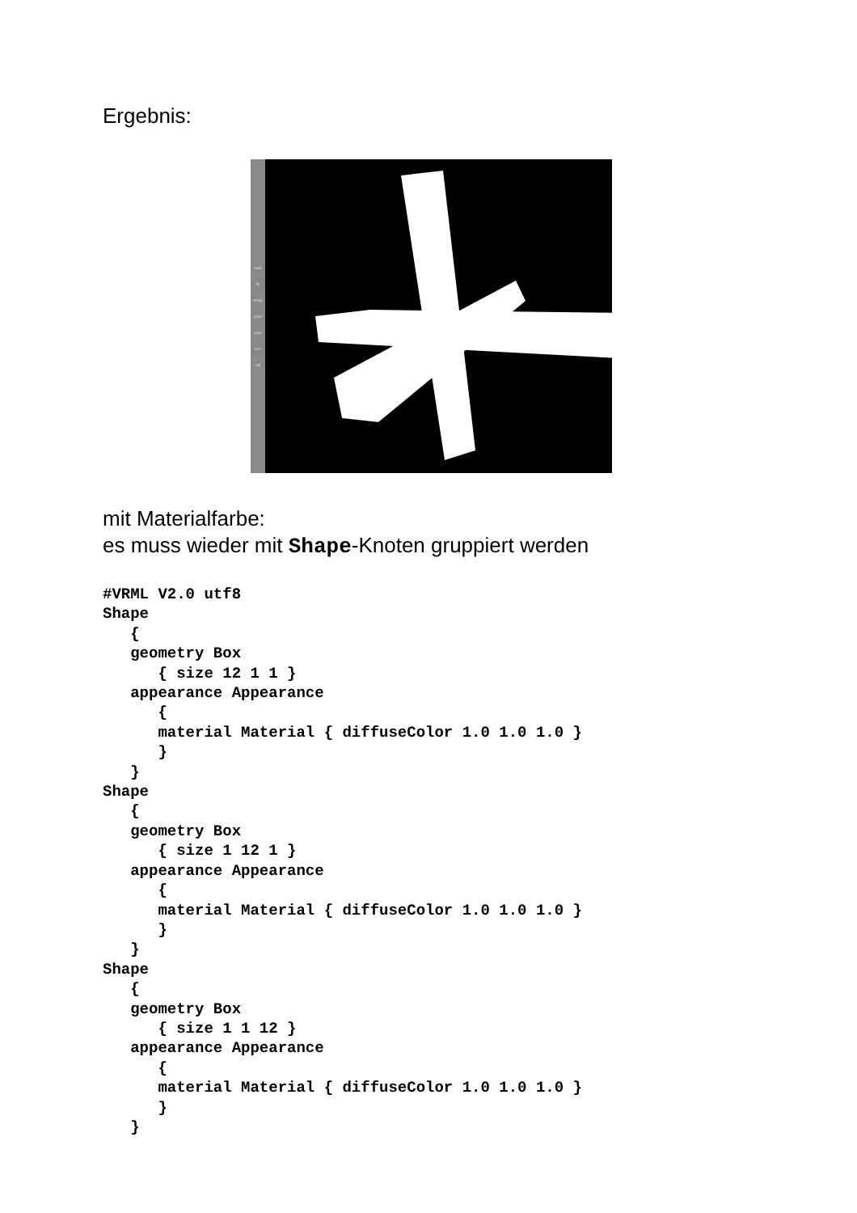Ergebnis:
walk
fly
study
plan
pan
turn
roll
mit Materialfarbe:
es muss wieder mit Shape-Knoten gruppiert werden
#VRML V2.0 utf8
Shape
   {
   geometry Box
      { size 12 1 1 }
   appearance Appearance
      {
      material Material { diffuseColor 1.0 1.0 1.0 }
      }
   }
Shape
   {
   geometry Box
      { size 1 12 1 }
   appearance Appearance
      {
      material Material { diffuseColor 1.0 1.0 1.0 }
      }
   }
Shape
   {
   geometry Box
      { size 1 1 12 }
   appearance Appearance
      {
      material Material { diffuseColor 1.0 1.0 1.0 }
      }
   }